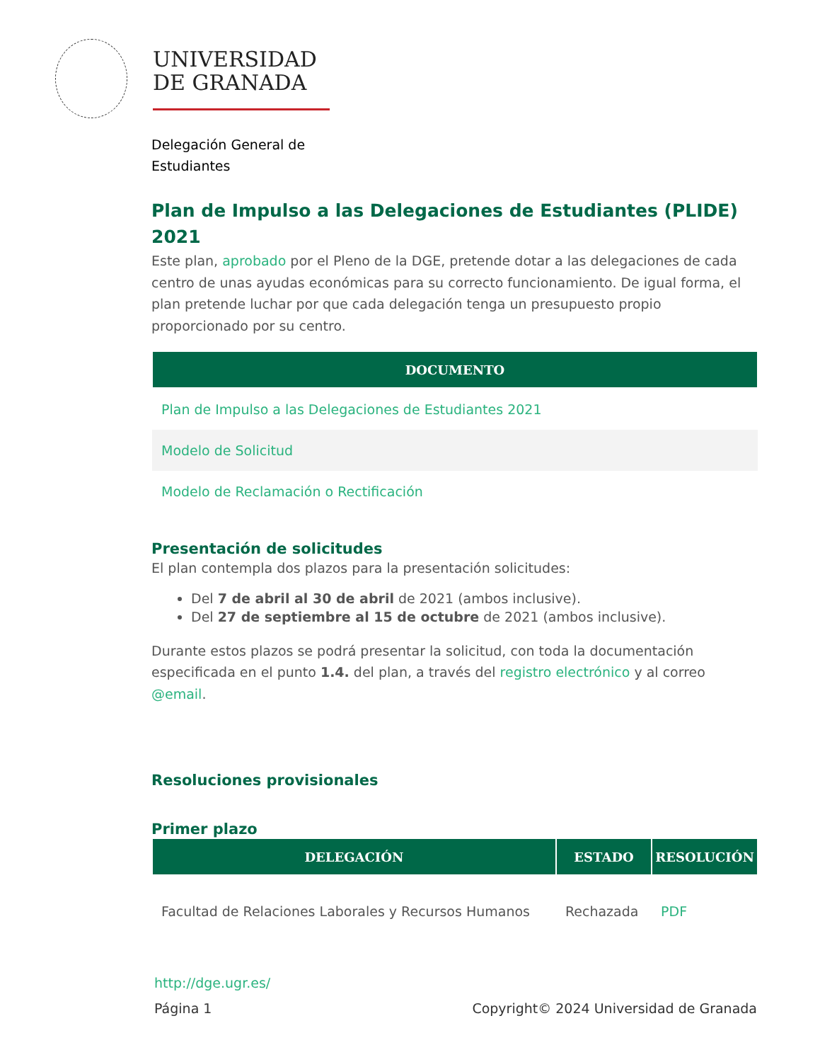UNIVERSIDAD
DE GRANADA
Delegación General de
Estudiantes
Plan de Impulso a las Delegaciones de Estudiantes (PLIDE) 2021
Este plan, aprobado por el Pleno de la DGE, pretende dotar a las delegaciones de cada centro de unas ayudas económicas para su correcto funcionamiento. De igual forma, el plan pretende luchar por que cada delegación tenga un presupuesto propio proporcionado por su centro.
| DOCUMENTO |
| --- |
| Plan de Impulso a las Delegaciones de Estudiantes 2021 |
| Modelo de Solicitud |
| Modelo de Reclamación o Rectificación |
Presentación de solicitudes
El plan contempla dos plazos para la presentación solicitudes:
Del 7 de abril al 30 de abril de 2021 (ambos inclusive).
Del 27 de septiembre al 15 de octubre de 2021 (ambos inclusive).
Durante estos plazos se podrá presentar la solicitud, con toda la documentación especificada en el punto 1.4. del plan, a través del registro electrónico y al correo @email.
Resoluciones provisionales
Primer plazo
| DELEGACIÓN | ESTADO | RESOLUCIÓN |
| --- | --- | --- |
| Facultad de Relaciones Laborales y Recursos Humanos | Rechazada | PDF |
http://dge.ugr.es/
Página 1 Copyright© 2024 Universidad de Granada